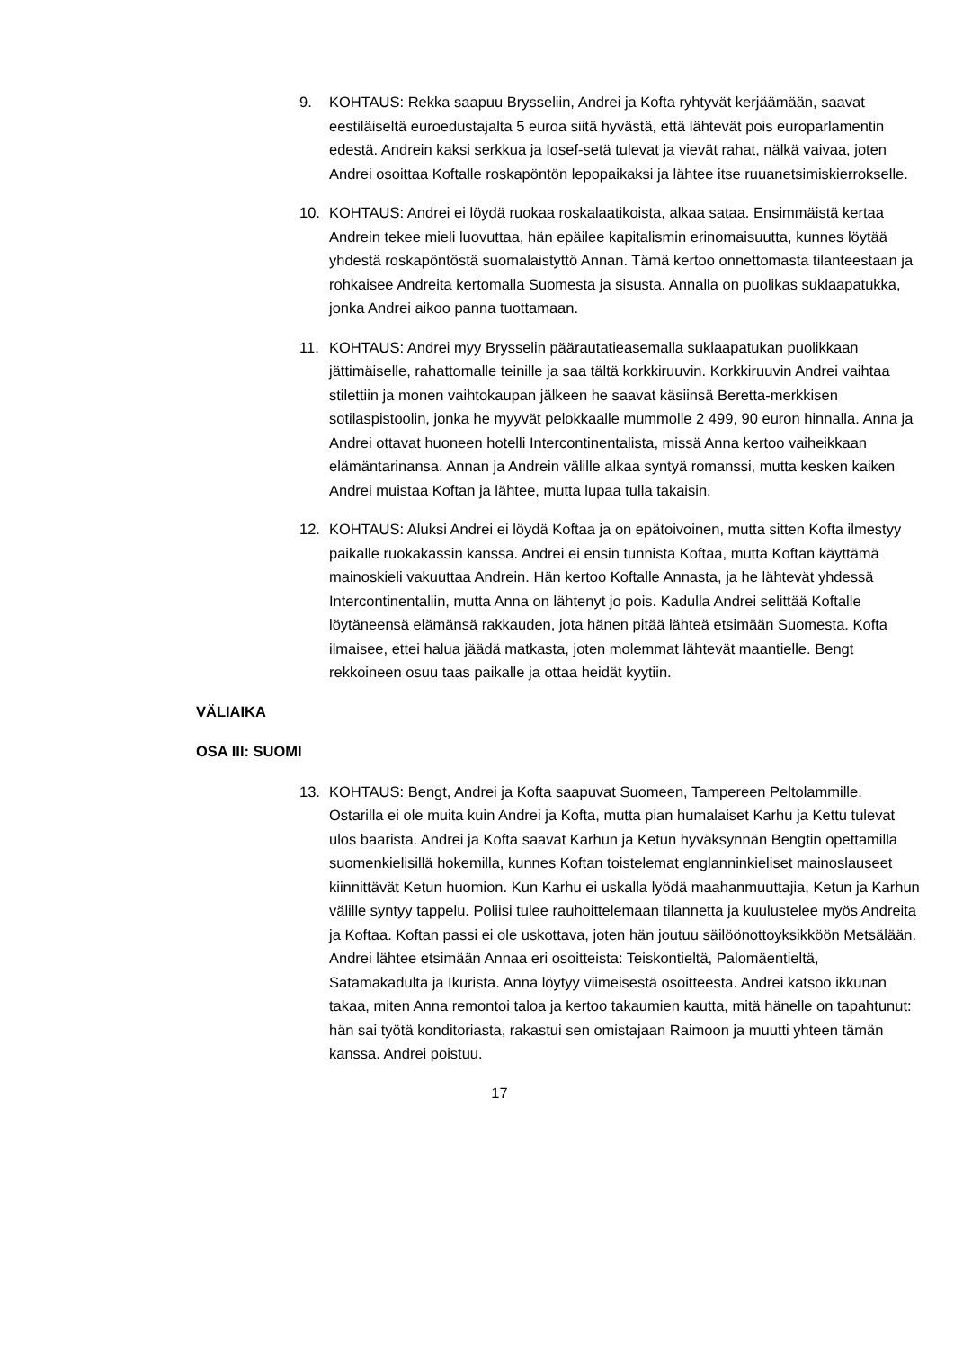9. KOHTAUS: Rekka saapuu Brysseliin, Andrei ja Kofta ryhtyvät kerjäämään, saavat eestiläiseltä euroedustajalta 5 euroa siitä hyvästä, että lähtevät pois europarlamentin edestä. Andrein kaksi serkkua ja Iosef-setä tulevat ja vievät rahat, nälkä vaivaa, joten Andrei osoittaa Koftalle roskapöntön lepopaikaksi ja lähtee itse ruuanetsimiskierrokselle.
10. KOHTAUS: Andrei ei löydä ruokaa roskalaatikoista, alkaa sataa. Ensimmäistä kertaa Andrein tekee mieli luovuttaa, hän epäilee kapitalismin erinomaisuutta, kunnes löytää yhdestä roskapöntöstä suomalaistyttö Annan. Tämä kertoo onnettomasta tilanteestaan ja rohkaisee Andreita kertomalla Suomesta ja sisusta. Annalla on puolikas suklaapatukka, jonka Andrei aikoo panna tuottamaan.
11. KOHTAUS: Andrei myy Brysselin päärautatieasemalla suklaapatukan puolikkaan jättimäiselle, rahattomalle teinille ja saa tältä korkkiruuvin. Korkkiruuvin Andrei vaihtaa stilettiin ja monen vaihtokaupan jälkeen he saavat käsiinsä Beretta-merkkisen sotilaspistoolin, jonka he myyvät pelokkaalle mummolle 2 499, 90 euron hinnalla. Anna ja Andrei ottavat huoneen hotelli Intercontinentalista, missä Anna kertoo vaiheikkaan elämäntarinansa. Annan ja Andrein välille alkaa syntyä romanssi, mutta kesken kaiken Andrei muistaa Koftan ja lähtee, mutta lupaa tulla takaisin.
12. KOHTAUS: Aluksi Andrei ei löydä Koftaa ja on epätoivoinen, mutta sitten Kofta ilmestyy paikalle ruokakassin kanssa. Andrei ei ensin tunnista Koftaa, mutta Koftan käyttämä mainoskieli vakuuttaa Andrein. Hän kertoo Koftalle Annasta, ja he lähtevät yhdessä Intercontinentaliin, mutta Anna on lähtenyt jo pois. Kadulla Andrei selittää Koftalle löytäneensä elämänsä rakkauden, jota hänen pitää lähteä etsimään Suomesta. Kofta ilmaisee, ettei halua jäädä matkasta, joten molemmat lähtevät maantielle. Bengt rekkoineen osuu taas paikalle ja ottaa heidät kyytiin.
VÄLIAIKA
OSA III: SUOMI
13. KOHTAUS: Bengt, Andrei ja Kofta saapuvat Suomeen, Tampereen Peltolammille. Ostarilla ei ole muita kuin Andrei ja Kofta, mutta pian humalaiset Karhu ja Kettu tulevat ulos baarista. Andrei ja Kofta saavat Karhun ja Ketun hyväksynnän Bengtin opettamilla suomenkielisillä hokemilla, kunnes Koftan toistelemat englanninkieliset mainoslauseet kiinnittävät Ketun huomion. Kun Karhu ei uskalla lyödä maahanmuuttajia, Ketun ja Karhun välille syntyy tappelu. Poliisi tulee rauhoittelemaan tilannetta ja kuulustelee myös Andreita ja Koftaa. Koftan passi ei ole uskottava, joten hän joutuu säilöönottoyksikköön Metsälään. Andrei lähtee etsimään Annaa eri osoitteista: Teiskontieltä, Palomäentieltä, Satamakadulta ja Ikurista. Anna löytyy viimeisestä osoitteesta. Andrei katsoo ikkunan takaa, miten Anna remontoi taloa ja kertoo takaumien kautta, mitä hänelle on tapahtunut: hän sai työtä konditoriasta, rakastui sen omistajaan Raimoon ja muutti yhteen tämän kanssa. Andrei poistuu.
17